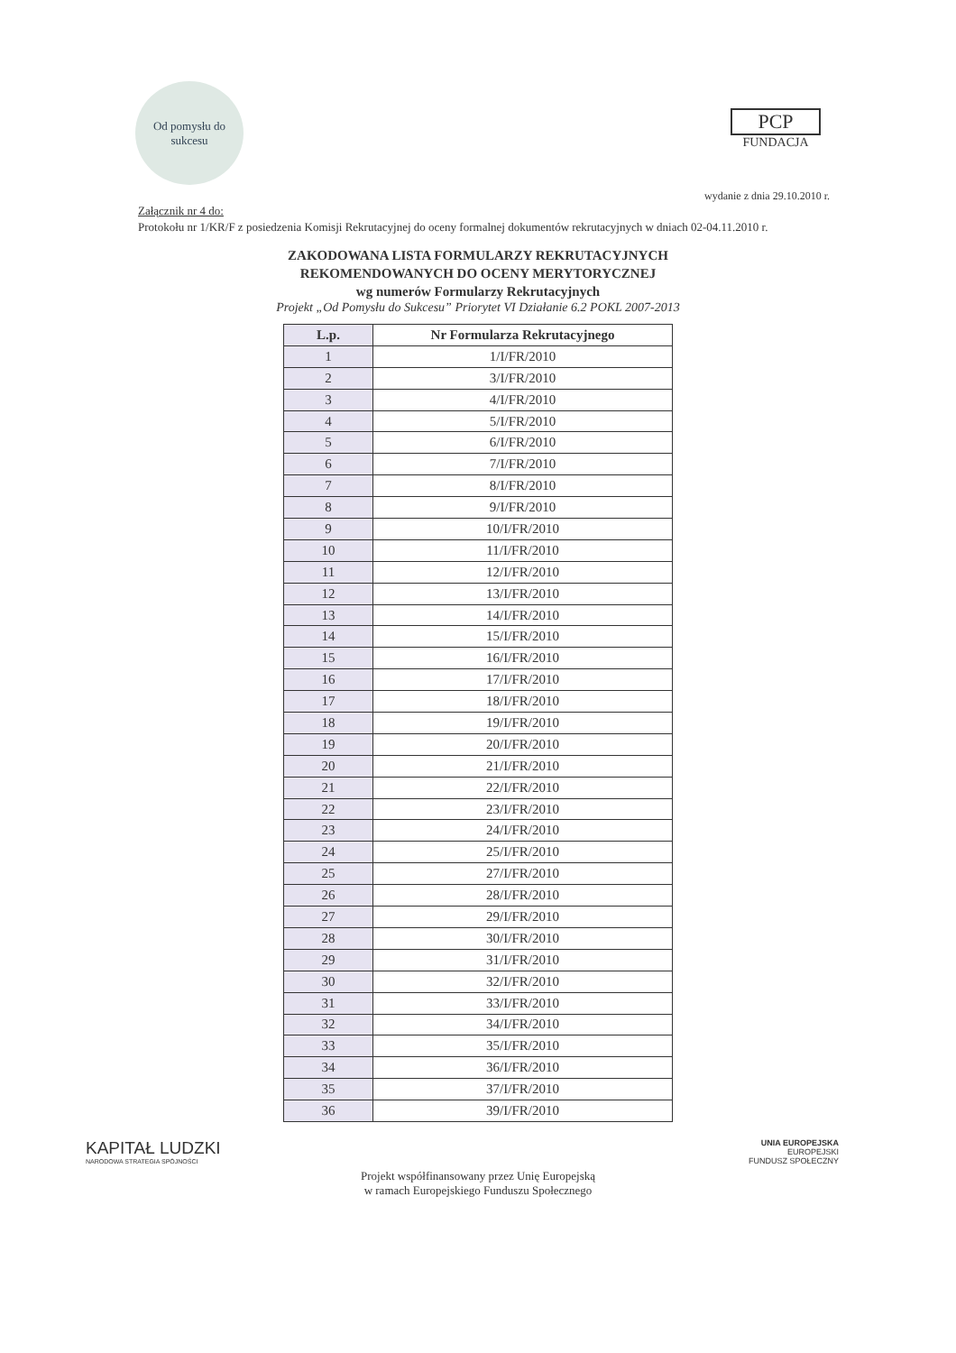Od pomysłu do sukcesu
PCP
FUNDACJA
wydanie z dnia 29.10.2010 r.
Załącznik nr 4 do:
Protokołu nr 1/KR/F z posiedzenia Komisji Rekrutacyjnej do oceny formalnej dokumentów rekrutacyjnych w dniach 02-04.11.2010 r.
ZAKODOWANA LISTA FORMULARZY REKRUTACYJNYCH
REKOMENDOWANYCH DO OCENY MERYTORYCZNEJ
wg numerów Formularzy Rekrutacyjnych
Projekt „Od Pomysłu do Sukcesu” Priorytet VI Działanie 6.2 POKL 2007-2013
| L.p. | Nr Formularza Rekrutacyjnego |
| --- | --- |
| 1 | 1/I/FR/2010 |
| 2 | 3/I/FR/2010 |
| 3 | 4/I/FR/2010 |
| 4 | 5/I/FR/2010 |
| 5 | 6/I/FR/2010 |
| 6 | 7/I/FR/2010 |
| 7 | 8/I/FR/2010 |
| 8 | 9/I/FR/2010 |
| 9 | 10/I/FR/2010 |
| 10 | 11/I/FR/2010 |
| 11 | 12/I/FR/2010 |
| 12 | 13/I/FR/2010 |
| 13 | 14/I/FR/2010 |
| 14 | 15/I/FR/2010 |
| 15 | 16/I/FR/2010 |
| 16 | 17/I/FR/2010 |
| 17 | 18/I/FR/2010 |
| 18 | 19/I/FR/2010 |
| 19 | 20/I/FR/2010 |
| 20 | 21/I/FR/2010 |
| 21 | 22/I/FR/2010 |
| 22 | 23/I/FR/2010 |
| 23 | 24/I/FR/2010 |
| 24 | 25/I/FR/2010 |
| 25 | 27/I/FR/2010 |
| 26 | 28/I/FR/2010 |
| 27 | 29/I/FR/2010 |
| 28 | 30/I/FR/2010 |
| 29 | 31/I/FR/2010 |
| 30 | 32/I/FR/2010 |
| 31 | 33/I/FR/2010 |
| 32 | 34/I/FR/2010 |
| 33 | 35/I/FR/2010 |
| 34 | 36/I/FR/2010 |
| 35 | 37/I/FR/2010 |
| 36 | 39/I/FR/2010 |
KAPITAŁ LUDZKI
NARODOWA STRATEGIA SPÓJNOŚCI
UNIA EUROPEJSKA
EUROPEJSKI
FUNDUSZ SPOŁECZNY
Projekt współfinansowany przez Unię Europejską
w ramach Europejskiego Funduszu Społecznego